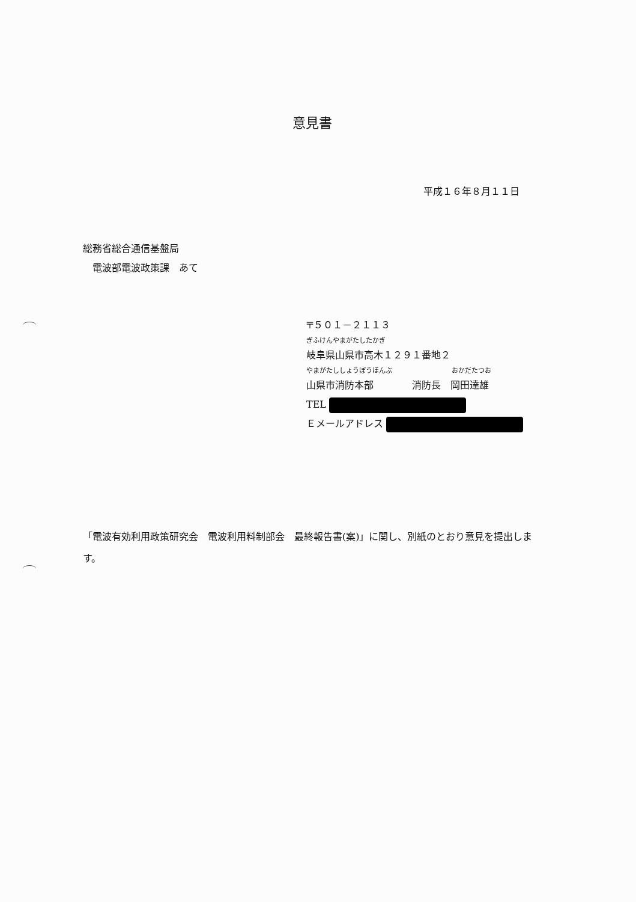意見書
平成１６年８月１１日
総務省総合通信基盤局
　電波部電波政策課　あて
〒５０１－２１１３
ぎふけんやまがたしたかぎ
岐阜県山県市高木１２９１番地２
やまがたししょうぼうほんぶ　　　　　　　　　おかだたつお
山県市消防本部　　　　消防長　岡田達雄
TEL
Ｅメールアドレス
「電波有効利用政策研究会　電波利用料制部会　最終報告書(案)」に関し、別紙のとおり意見を提出します。